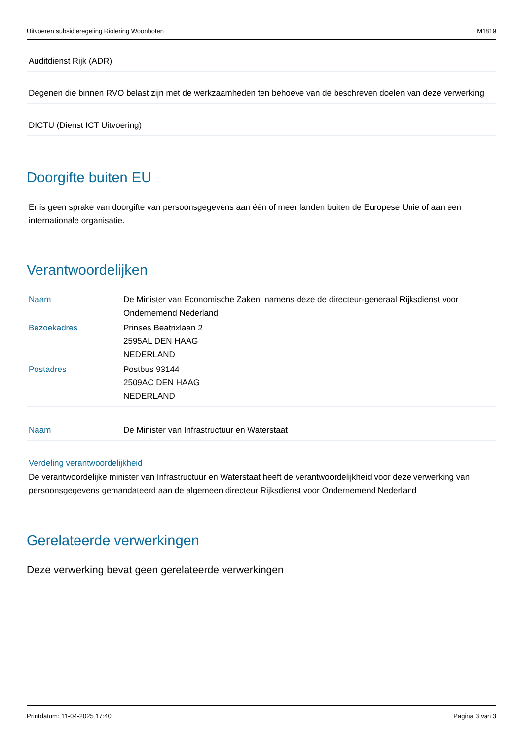Uitvoeren subsidieregeling Riolering Woonboten M1819
Auditdienst Rijk (ADR)
Degenen die binnen RVO belast zijn met de werkzaamheden ten behoeve van de beschreven doelen van deze verwerking
DICTU (Dienst ICT Uitvoering)
Doorgifte buiten EU
Er is geen sprake van doorgifte van persoonsgegevens aan één of meer landen buiten de Europese Unie of aan een internationale organisatie.
Verantwoordelijken
| Naam | De Minister van Economische Zaken, namens deze de directeur-generaal Rijksdienst voor Ondernemend Nederland |
| Bezoekadres | Prinses Beatrixlaan 2 2595AL DEN HAAG NEDERLAND |
| Postadres | Postbus 93144 2509AC DEN HAAG NEDERLAND |
| Naam | De Minister van Infrastructuur en Waterstaat |
Verdeling verantwoordelijkheid
De verantwoordelijke minister van Infrastructuur en Waterstaat heeft de verantwoordelijkheid voor deze verwerking van persoonsgegevens gemandateerd aan de algemeen directeur Rijksdienst voor Ondernemend Nederland
Gerelateerde verwerkingen
Deze verwerking bevat geen gerelateerde verwerkingen
Printdatum: 11-04-2025 17:40 Pagina 3 van 3